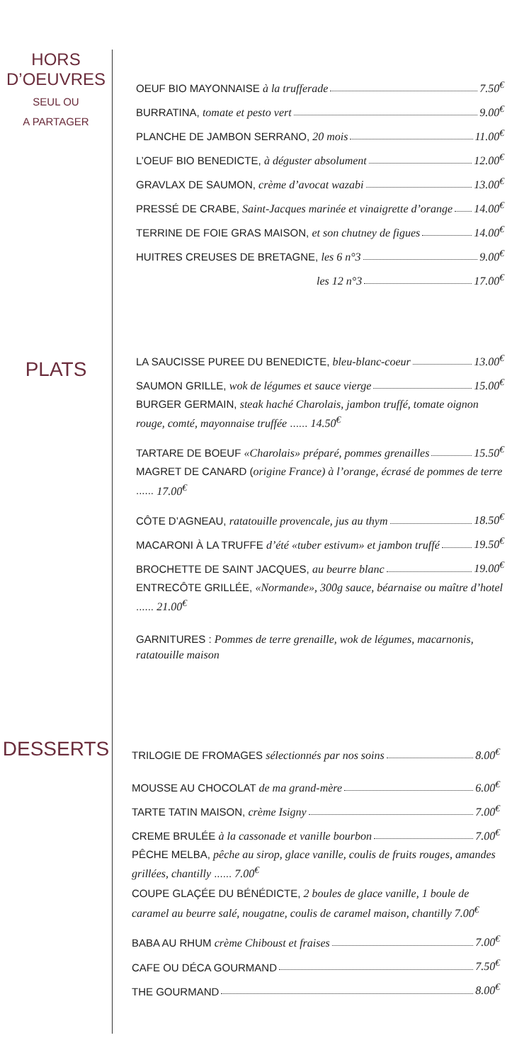HORS
D’OEUVRES
SEUL OU
A PARTAGER
OEUF BIO MAYONNAISE à la trufferade 7.50<sup>€</sup>
BURRATINA, tomate et pesto vert 9.00<sup>€</sup>
PLANCHE DE JAMBON SERRANO, 20 mois 11.00<sup>€</sup>
L’OEUF BIO BENEDICTE, à déguster absolument 12.00<sup>€</sup>
GRAVLAX DE SAUMON, crème d’avocat wazabi 13.00<sup>€</sup>
PRESSÉ DE CRABE, Saint-Jacques marinée et vinaigrette d’orange 14.00<sup>€</sup>
TERRINE DE FOIE GRAS MAISON, et son chutney de figues 14.00<sup>€</sup>
HUITRES CREUSES DE BRETAGNE, les 6 n°3 9.00<sup>€</sup>
les 12 n°3 17.00<sup>€</sup>
PLATS
LA SAUCISSE PUREE DU BENEDICTE, bleu-blanc-coeur 13.00<sup>€</sup>
SAUMON GRILLE, wok de légumes et sauce vierge 15.00<sup>€</sup>
BURGER GERMAIN, steak haché Charolais, jambon truffé, tomate oignon rouge, comté, mayonnaise truffée ...... 14.50<sup>€</sup>
TARTARE DE BOEUF «Charolais» préparé, pommes grenailles 15.50<sup>€</sup>
MAGRET DE CANARD (origine France) à l’orange, écrasé de pommes de terre ...... 17.00<sup>€</sup>
CÔTE D’AGNEAU, ratatouille provencale, jus au thym 18.50<sup>€</sup>
MACARONI À LA TRUFFE d’été «tuber estivum» et jambon truffé 19.50<sup>€</sup>
BROCHETTE DE SAINT JACQUES, au beurre blanc 19.00<sup>€</sup>
ENTRECÔTE GRILLÉE, «Normande», 300g sauce, béarnaise ou maître d’hotel ...... 21.00<sup>€</sup>
GARNITURES : Pommes de terre grenaille, wok de légumes, macarnonis, ratatouille maison
DESSERTS
TRILOGIE DE FROMAGES sélectionnés par nos soins 8.00<sup>€</sup>
MOUSSE AU CHOCOLAT de ma grand-mère 6.00<sup>€</sup>
TARTE TATIN MAISON, crème Isigny 7.00<sup>€</sup>
CREME BRULÉE à la cassonade et vanille bourbon 7.00<sup>€</sup>
PÊCHE MELBA, pêche au sirop, glace vanille, coulis de fruits rouges, amandes grillées, chantilly ...... 7.00<sup>€</sup>
COUPE GLAÇÉE DU BÉNÉDICTE, 2 boules de glace vanille, 1 boule de caramel au beurre salé, nougatne, coulis de caramel maison, chantilly 7.00<sup>€</sup>
BABA AU RHUM crème Chiboust et fraises 7.00<sup>€</sup>
CAFE OU DÉCA GOURMAND 7.50<sup>€</sup>
THE GOURMAND 8.00<sup>€</sup>